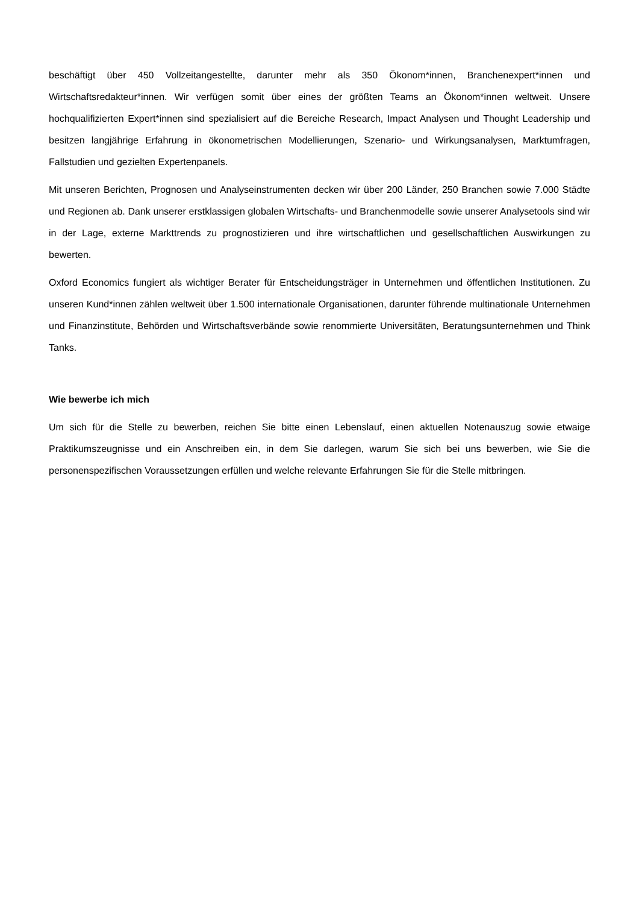beschäftigt über 450 Vollzeitangestellte, darunter mehr als 350 Ökonom*innen, Branchenexpert*innen und Wirtschaftsredakteur*innen. Wir verfügen somit über eines der größten Teams an Ökonom*innen weltweit. Unsere hochqualifizierten Expert*innen sind spezialisiert auf die Bereiche Research, Impact Analysen und Thought Leadership und besitzen langjährige Erfahrung in ökonometrischen Modellierungen, Szenario- und Wirkungsanalysen, Marktumfragen, Fallstudien und gezielten Expertenpanels.
Mit unseren Berichten, Prognosen und Analyseinstrumenten decken wir über 200 Länder, 250 Branchen sowie 7.000 Städte und Regionen ab. Dank unserer erstklassigen globalen Wirtschafts- und Branchenmodelle sowie unserer Analysetools sind wir in der Lage, externe Markttrends zu prognostizieren und ihre wirtschaftlichen und gesellschaftlichen Auswirkungen zu bewerten.
Oxford Economics fungiert als wichtiger Berater für Entscheidungsträger in Unternehmen und öffentlichen Institutionen. Zu unseren Kund*innen zählen weltweit über 1.500 internationale Organisationen, darunter führende multinationale Unternehmen und Finanzinstitute, Behörden und Wirtschaftsverbände sowie renommierte Universitäten, Beratungsunternehmen und Think Tanks.
Wie bewerbe ich mich
Um sich für die Stelle zu bewerben, reichen Sie bitte einen Lebenslauf, einen aktuellen Notenauszug sowie etwaige Praktikumszeugnisse und ein Anschreiben ein, in dem Sie darlegen, warum Sie sich bei uns bewerben, wie Sie die personenspezifischen Voraussetzungen erfüllen und welche relevante Erfahrungen Sie für die Stelle mitbringen.